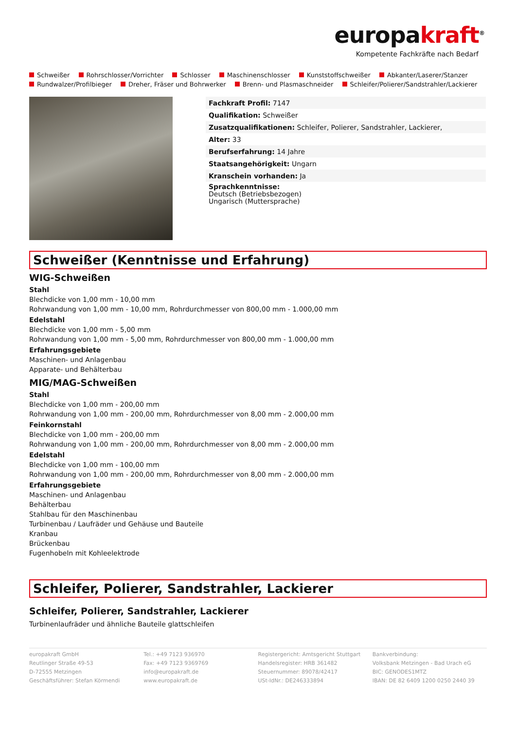europakraft<sup>®</sup>
Kompetente Fachkräfte nach Bedarf
Schweißer Rohrschlosser/Vorrichter Schlosser Maschinenschlosser Kunststoffschweißer Abkanter/Laserer/Stanzer
Rundwalzer/Profilbieger Dreher, Fräser und Bohrwerker Brenn- und Plasmaschneider Schleifer/Polierer/Sandstrahler/Lackierer
| Fachkraft Profil: 7147 |
| Qualifikation: Schweißer |
| Zusatzqualifikationen: Schleifer, Polierer, Sandstrahler, Lackierer, |
| Alter: 33 |
| Berufserfahrung: 14 Jahre |
| Staatsangehörigkeit: Ungarn |
| Kranschein vorhanden: Ja |
| Sprachkenntnisse: Deutsch (Betriebsbezogen) Ungarisch (Muttersprache) |
Schweißer (Kenntnisse und Erfahrung)
WIG-Schweißen
Stahl
Blechdicke von 1,00 mm - 10,00 mm
Rohrwandung von 1,00 mm - 10,00 mm, Rohrdurchmesser von 800,00 mm - 1.000,00 mm
Edelstahl
Blechdicke von 1,00 mm - 5,00 mm
Rohrwandung von 1,00 mm - 5,00 mm, Rohrdurchmesser von 800,00 mm - 1.000,00 mm
Erfahrungsgebiete
Maschinen- und Anlagenbau
Apparate- und Behälterbau
MIG/MAG-Schweißen
Stahl
Blechdicke von 1,00 mm - 200,00 mm
Rohrwandung von 1,00 mm - 200,00 mm, Rohrdurchmesser von 8,00 mm - 2.000,00 mm
Feinkornstahl
Blechdicke von 1,00 mm - 200,00 mm
Rohrwandung von 1,00 mm - 200,00 mm, Rohrdurchmesser von 8,00 mm - 2.000,00 mm
Edelstahl
Blechdicke von 1,00 mm - 100,00 mm
Rohrwandung von 1,00 mm - 200,00 mm, Rohrdurchmesser von 8,00 mm - 2.000,00 mm
Erfahrungsgebiete
Maschinen- und Anlagenbau
Behälterbau
Stahlbau für den Maschinenbau
Turbinenbau / Laufräder und Gehäuse und Bauteile
Kranbau
Brückenbau
Fugenhobeln mit Kohleelektrode
Schleifer, Polierer, Sandstrahler, Lackierer
Schleifer, Polierer, Sandstrahler, Lackierer
Turbinenlaufräder und ähnliche Bauteile glattschleifen
europakraft GmbH
Reutlinger Straße 49-53
D-72555 Metzingen
Geschäftsführer: Stefan Körmendi
Tel.: +49 7123 936970
Fax: +49 7123 9369769
info@europakraft.de
www.europakraft.de
Registergericht: Amtsgericht Stuttgart
Handelsregister: HRB 361482
Steuernummer: 89078/42417
USt-IdNr.: DE246333894
Bankverbindung:
Volksbank Metzingen - Bad Urach eG
BIC: GENODES1MTZ
IBAN: DE 82 6409 1200 0250 2440 39